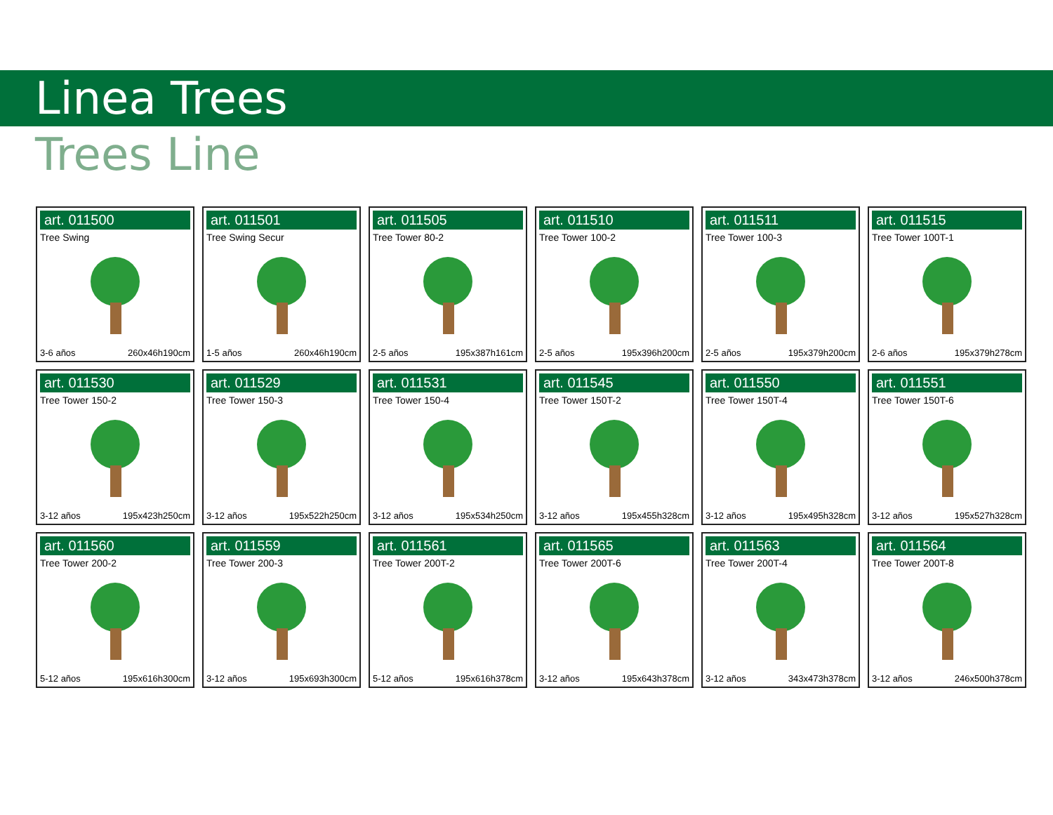Linea Trees
Trees Line
art. 011500
Tree Swing
3-6 años 260x46h190cm
art. 011501
Tree Swing Secur
1-5 años 260x46h190cm
art. 011505
Tree Tower 80-2
2-5 años 195x387h161cm
art. 011510
Tree Tower 100-2
2-5 años 195x396h200cm
art. 011511
Tree Tower 100-3
2-5 años 195x379h200cm
art. 011515
Tree Tower 100T-1
2-6 años 195x379h278cm
art. 011530
Tree Tower 150-2
3-12 años 195x423h250cm
art. 011529
Tree Tower 150-3
3-12 años 195x522h250cm
art. 011531
Tree Tower 150-4
3-12 años 195x534h250cm
art. 011545
Tree Tower 150T-2
3-12 años 195x455h328cm
art. 011550
Tree Tower 150T-4
3-12 años 195x495h328cm
art. 011551
Tree Tower 150T-6
3-12 años 195x527h328cm
art. 011560
Tree Tower 200-2
5-12 años 195x616h300cm
art. 011559
Tree Tower 200-3
3-12 años 195x693h300cm
art. 011561
Tree Tower 200T-2
5-12 años 195x616h378cm
art. 011565
Tree Tower 200T-6
3-12 años 195x643h378cm
art. 011563
Tree Tower 200T-4
3-12 años 343x473h378cm
art. 011564
Tree Tower 200T-8
3-12 años 246x500h378cm